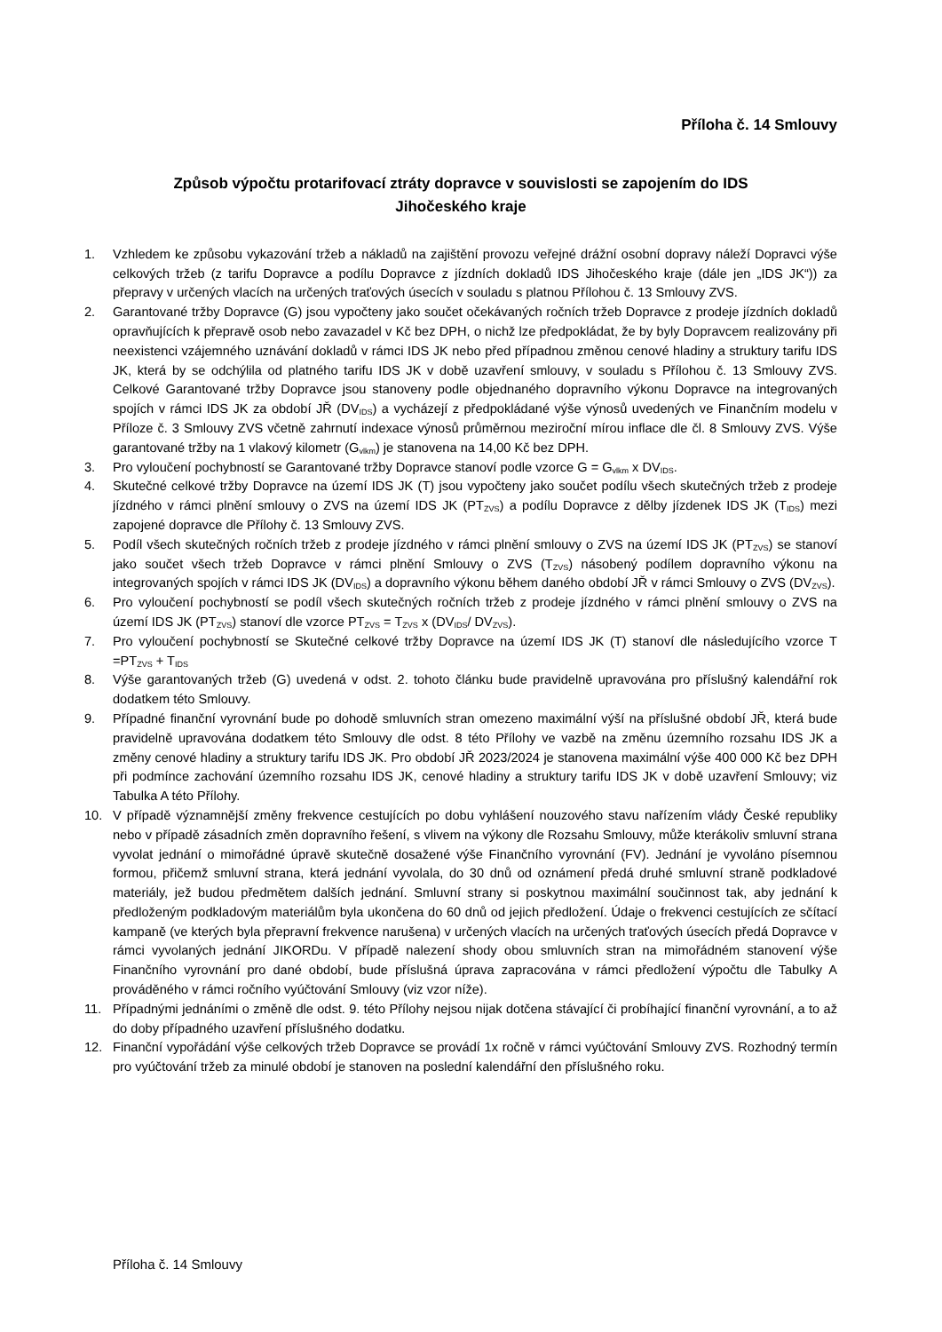Příloha č. 14 Smlouvy
Způsob výpočtu protarifovací ztráty dopravce v souvislosti se zapojením do IDS
Jihočeského kraje
1. Vzhledem ke způsobu vykazování tržeb a nákladů na zajištění provozu veřejné drážní osobní dopravy náleží Dopravci výše celkových tržeb (z tarifu Dopravce a podílu Dopravce z jízdních dokladů IDS Jihočeského kraje (dále jen „IDS JK“)) za přepravy v určených vlacích na určených traťových úsecích v souladu s platnou Přílohou č. 13 Smlouvy ZVS.
2. Garantované tržby Dopravce (G) jsou vypočteny jako součet očekávaných ročních tržeb Dopravce z prodeje jízdních dokladů opravňujících k přepravě osob nebo zavazadel v Kč bez DPH, o nichž lze předpokládat, že by byly Dopravcem realizovány při neexistenci vzájemného uznávání dokladů v rámci IDS JK nebo před případnou změnou cenové hladiny a struktury tarifu IDS JK, která by se odchýlila od platného tarifu IDS JK v době uzavření smlouvy, v souladu s Přílohou č. 13 Smlouvy ZVS. Celkové Garantované tržby Dopravce jsou stanoveny podle objednaného dopravního výkonu Dopravce na integrovaných spojích v rámci IDS JK za období JŘ (DV<sub>IDS</sub>) a vycházejí z předpokládané výše výnosů uvedených ve Finančním modelu v Příloze č. 3 Smlouvy ZVS včetně zahrnutí indexace výnosů průměrnou meziroční mírou inflace dle čl. 8 Smlouvy ZVS. Výše garantované tržby na 1 vlakový kilometr (G<sub>vlkm</sub>) je stanovena na 14,00 Kč bez DPH.
3. Pro vyloučení pochybností se Garantované tržby Dopravce stanoví podle vzorce G = G<sub>vlkm</sub> x DV<sub>IDS</sub>.
4. Skutečné celkové tržby Dopravce na území IDS JK (T) jsou vypočteny jako součet podílu všech skutečných tržeb z prodeje jízdného v rámci plnění smlouvy o ZVS na území IDS JK (PT<sub>ZVS</sub>) a podílu Dopravce z dělby jízdenek IDS JK (T<sub>IDS</sub>) mezi zapojené dopravce dle Přílohy č. 13 Smlouvy ZVS.
5. Podíl všech skutečných ročních tržeb z prodeje jízdného v rámci plnění smlouvy o ZVS na území IDS JK (PT<sub>ZVS</sub>) se stanoví jako součet všech tržeb Dopravce v rámci plnění Smlouvy o ZVS (T<sub>ZVS</sub>) násobený podílem dopravního výkonu na integrovaných spojích v rámci IDS JK (DV<sub>IDS</sub>) a dopravního výkonu během daného období JŘ v rámci Smlouvy o ZVS (DV<sub>ZVS</sub>).
6. Pro vyloučení pochybností se podíl všech skutečných ročních tržeb z prodeje jízdného v rámci plnění smlouvy o ZVS na území IDS JK (PT<sub>ZVS</sub>) stanoví dle vzorce PT<sub>ZVS</sub> = T<sub>ZVS</sub> x (DV<sub>IDS</sub>/ DV<sub>ZVS</sub>).
7. Pro vyloučení pochybností se Skutečné celkové tržby Dopravce na území IDS JK (T) stanoví dle následujícího vzorce T =PT<sub>ZVS</sub> + T<sub>IDS</sub>
8. Výše garantovaných tržeb (G) uvedená v odst. 2. tohoto článku bude pravidelně upravována pro příslušný kalendářní rok dodatkem této Smlouvy.
9. Případné finanční vyrovnání bude po dohodě smluvních stran omezeno maximální výší na příslušné období JŘ, která bude pravidelně upravována dodatkem této Smlouvy dle odst. 8 této Přílohy ve vazbě na změnu územního rozsahu IDS JK a změny cenové hladiny a struktury tarifu IDS JK. Pro období JŘ 2023/2024 je stanovena maximální výše 400 000 Kč bez DPH při podmínce zachování územního rozsahu IDS JK, cenové hladiny a struktury tarifu IDS JK v době uzavření Smlouvy; viz Tabulka A této Přílohy.
10. V případě významnější změny frekvence cestujících po dobu vyhlášení nouzového stavu nařízením vlády České republiky nebo v případě zásadních změn dopravního řešení, s vlivem na výkony dle Rozsahu Smlouvy, může kterákoliv smluvní strana vyvolat jednání o mimořádné úpravě skutečně dosažené výše Finančního vyrovnání (FV). Jednání je vyvoláno písemnou formou, přičemž smluvní strana, která jednání vyvolala, do 30 dnů od oznámení předá druhé smluvní straně podkladové materiály, jež budou předmětem dalších jednání. Smluvní strany si poskytnou maximální součinnost tak, aby jednání k předloženým podkladovým materiálům byla ukončena do 60 dnů od jejich předložení. Údaje o frekvenci cestujících ze sčítací kampaně (ve kterých byla přepravní frekvence narušena) v určených vlacích na určených traťových úsecích předá Dopravce v rámci vyvolaných jednání JIKORDu. V případě nalezení shody obou smluvních stran na mimořádném stanovení výše Finančního vyrovnání pro dané období, bude příslušná úprava zapracována v rámci předložení výpočtu dle Tabulky A prováděného v rámci ročního vyúčtování Smlouvy (viz vzor níže).
11. Případnými jednáními o změně dle odst. 9. této Přílohy nejsou nijak dotčena stávající či probíhající finanční vyrovnání, a to až do doby případného uzavření příslušného dodatku.
12. Finanční vypořádání výše celkových tržeb Dopravce se provádí 1x ročně v rámci vyúčtování Smlouvy ZVS. Rozhodný termín pro vyúčtování tržeb za minulé období je stanoven na poslední kalendářní den příslušného roku.
Příloha č. 14 Smlouvy